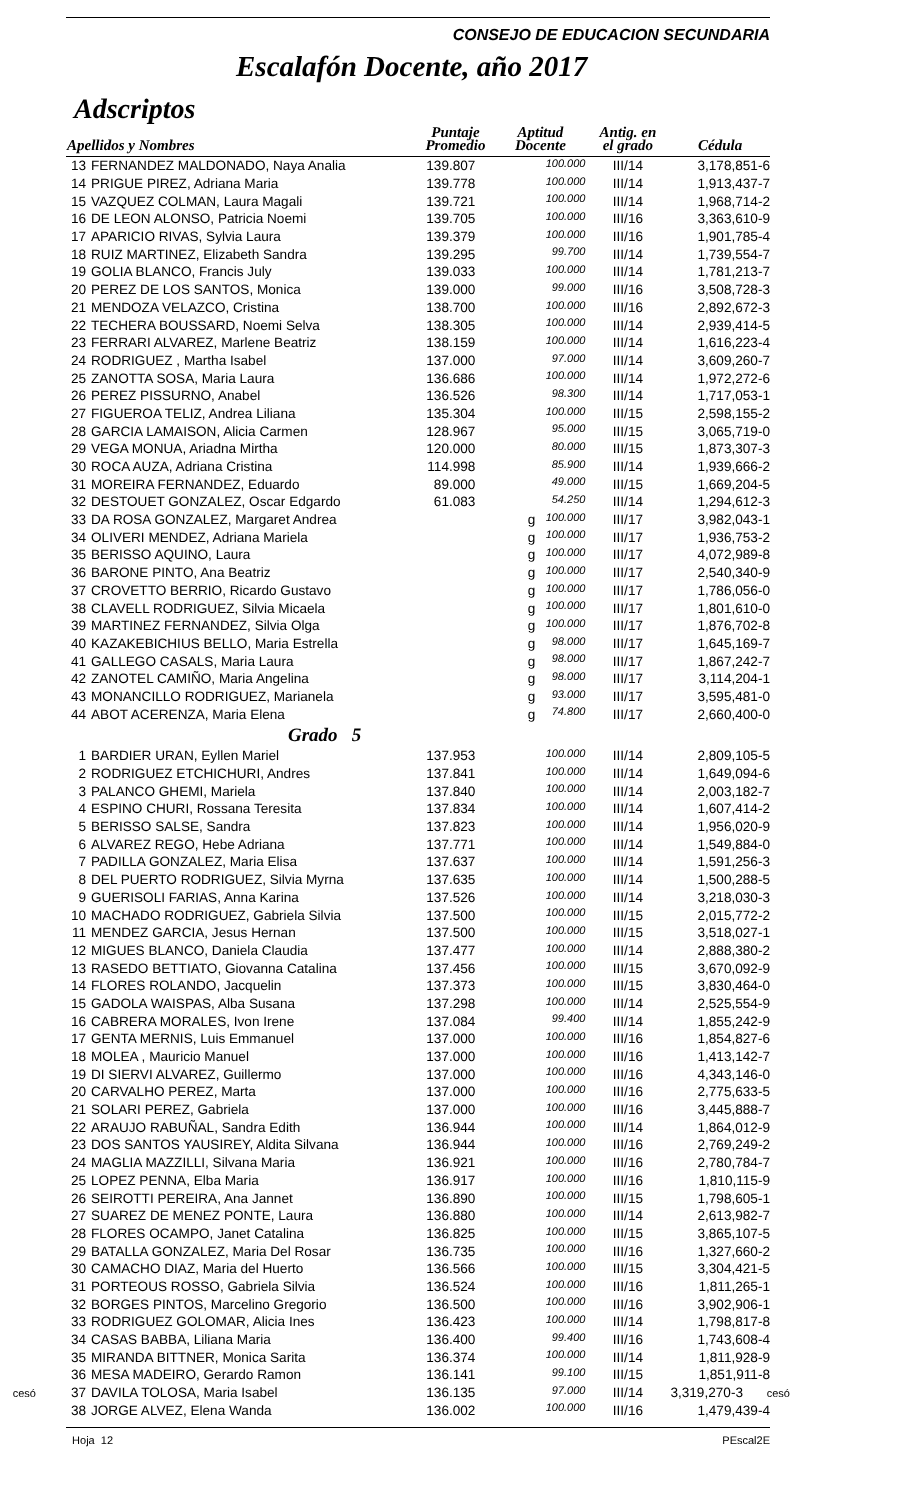CONSEJO DE EDUCACION SECUNDARIA
Escalafón Docente, año 2017
Adscriptos
| Apellidos y Nombres | | Puntaje Promedio | Aptitud Docente | | Antig. en el grado | Cédula |
| --- | --- | --- | --- | --- | --- | --- |
| 13 | FERNANDEZ MALDONADO, Naya Analia | 139.807 | | 100.000 | III/14 | 3,178,851-6 |
| 14 | PRIGUE PIREZ, Adriana Maria | 139.778 | | 100.000 | III/14 | 1,913,437-7 |
| 15 | VAZQUEZ COLMAN, Laura Magali | 139.721 | | 100.000 | III/14 | 1,968,714-2 |
| 16 | DE LEON ALONSO, Patricia Noemi | 139.705 | | 100.000 | III/16 | 3,363,610-9 |
| 17 | APARICIO RIVAS, Sylvia Laura | 139.379 | | 100.000 | III/16 | 1,901,785-4 |
| 18 | RUIZ MARTINEZ, Elizabeth Sandra | 139.295 | | 99.700 | III/14 | 1,739,554-7 |
| 19 | GOLIA BLANCO, Francis July | 139.033 | | 100.000 | III/14 | 1,781,213-7 |
| 20 | PEREZ DE LOS SANTOS, Monica | 139.000 | | 99.000 | III/16 | 3,508,728-3 |
| 21 | MENDOZA VELAZCO, Cristina | 138.700 | | 100.000 | III/16 | 2,892,672-3 |
| 22 | TECHERA BOUSSARD, Noemi Selva | 138.305 | | 100.000 | III/14 | 2,939,414-5 |
| 23 | FERRARI ALVAREZ, Marlene Beatriz | 138.159 | | 100.000 | III/14 | 1,616,223-4 |
| 24 | RODRIGUEZ , Martha Isabel | 137.000 | | 97.000 | III/14 | 3,609,260-7 |
| 25 | ZANOTTA SOSA, Maria Laura | 136.686 | | 100.000 | III/14 | 1,972,272-6 |
| 26 | PEREZ PISSURNO, Anabel | 136.526 | | 98.300 | III/14 | 1,717,053-1 |
| 27 | FIGUEROA TELIZ, Andrea Liliana | 135.304 | | 100.000 | III/15 | 2,598,155-2 |
| 28 | GARCIA LAMAISON, Alicia Carmen | 128.967 | | 95.000 | III/15 | 3,065,719-0 |
| 29 | VEGA MONUA, Ariadna Mirtha | 120.000 | | 80.000 | III/15 | 1,873,307-3 |
| 30 | ROCA AUZA, Adriana Cristina | 114.998 | | 85.900 | III/14 | 1,939,666-2 |
| 31 | MOREIRA FERNANDEZ, Eduardo | 89.000 | | 49.000 | III/15 | 1,669,204-5 |
| 32 | DESTOUET GONZALEZ, Oscar Edgardo | 61.083 | | 54.250 | III/14 | 1,294,612-3 |
| 33 | DA ROSA GONZALEZ, Margaret Andrea | | g | 100.000 | III/17 | 3,982,043-1 |
| 34 | OLIVERI MENDEZ, Adriana Mariela | | g | 100.000 | III/17 | 1,936,753-2 |
| 35 | BERISSO AQUINO, Laura | | g | 100.000 | III/17 | 4,072,989-8 |
| 36 | BARONE PINTO, Ana Beatriz | | g | 100.000 | III/17 | 2,540,340-9 |
| 37 | CROVETTO BERRIO, Ricardo Gustavo | | g | 100.000 | III/17 | 1,786,056-0 |
| 38 | CLAVELL RODRIGUEZ, Silvia Micaela | | g | 100.000 | III/17 | 1,801,610-0 |
| 39 | MARTINEZ FERNANDEZ, Silvia Olga | | g | 100.000 | III/17 | 1,876,702-8 |
| 40 | KAZAKEBICHIUS BELLO, Maria Estrella | | g | 98.000 | III/17 | 1,645,169-7 |
| 41 | GALLEGO CASALS, Maria Laura | | g | 98.000 | III/17 | 1,867,242-7 |
| 42 | ZANOTEL CAMIÑO, Maria Angelina | | g | 98.000 | III/17 | 3,114,204-1 |
| 43 | MONANCILLO RODRIGUEZ, Marianela | | g | 93.000 | III/17 | 3,595,481-0 |
| 44 | ABOT ACERENZA, Maria Elena | | g | 74.800 | III/17 | 2,660,400-0 |
| Grado 5 | | | | | | |
| 1 | BARDIER URAN, Eyllen Mariel | 137.953 | | 100.000 | III/14 | 2,809,105-5 |
| 2 | RODRIGUEZ ETCHICHURI, Andres | 137.841 | | 100.000 | III/14 | 1,649,094-6 |
| 3 | PALANCO GHEMI, Mariela | 137.840 | | 100.000 | III/14 | 2,003,182-7 |
| 4 | ESPINO CHURI, Rossana Teresita | 137.834 | | 100.000 | III/14 | 1,607,414-2 |
| 5 | BERISSO SALSE, Sandra | 137.823 | | 100.000 | III/14 | 1,956,020-9 |
| 6 | ALVAREZ REGO, Hebe Adriana | 137.771 | | 100.000 | III/14 | 1,549,884-0 |
| 7 | PADILLA GONZALEZ, Maria Elisa | 137.637 | | 100.000 | III/14 | 1,591,256-3 |
| 8 | DEL PUERTO RODRIGUEZ, Silvia Myrna | 137.635 | | 100.000 | III/14 | 1,500,288-5 |
| 9 | GUERISOLI FARIAS, Anna Karina | 137.526 | | 100.000 | III/14 | 3,218,030-3 |
| 10 | MACHADO RODRIGUEZ, Gabriela Silvia | 137.500 | | 100.000 | III/15 | 2,015,772-2 |
| 11 | MENDEZ GARCIA, Jesus Hernan | 137.500 | | 100.000 | III/15 | 3,518,027-1 |
| 12 | MIGUES BLANCO, Daniela Claudia | 137.477 | | 100.000 | III/14 | 2,888,380-2 |
| 13 | RASEDO BETTIATO, Giovanna Catalina | 137.456 | | 100.000 | III/15 | 3,670,092-9 |
| 14 | FLORES ROLANDO, Jacquelin | 137.373 | | 100.000 | III/15 | 3,830,464-0 |
| 15 | GADOLA WAISPAS, Alba Susana | 137.298 | | 100.000 | III/14 | 2,525,554-9 |
| 16 | CABRERA MORALES, Ivon Irene | 137.084 | | 99.400 | III/14 | 1,855,242-9 |
| 17 | GENTA MERNIS, Luis Emmanuel | 137.000 | | 100.000 | III/16 | 1,854,827-6 |
| 18 | MOLEA , Mauricio Manuel | 137.000 | | 100.000 | III/16 | 1,413,142-7 |
| 19 | DI SIERVI ALVAREZ, Guillermo | 137.000 | | 100.000 | III/16 | 4,343,146-0 |
| 20 | CARVALHO PEREZ, Marta | 137.000 | | 100.000 | III/16 | 2,775,633-5 |
| 21 | SOLARI PEREZ, Gabriela | 137.000 | | 100.000 | III/16 | 3,445,888-7 |
| 22 | ARAUJO RABUÑAL, Sandra Edith | 136.944 | | 100.000 | III/14 | 1,864,012-9 |
| 23 | DOS SANTOS YAUSIREY, Aldita Silvana | 136.944 | | 100.000 | III/16 | 2,769,249-2 |
| 24 | MAGLIA MAZZILLI, Silvana Maria | 136.921 | | 100.000 | III/16 | 2,780,784-7 |
| 25 | LOPEZ PENNA, Elba Maria | 136.917 | | 100.000 | III/16 | 1,810,115-9 |
| 26 | SEIROTTI PEREIRA, Ana Jannet | 136.890 | | 100.000 | III/15 | 1,798,605-1 |
| 27 | SUAREZ DE MENEZ PONTE, Laura | 136.880 | | 100.000 | III/14 | 2,613,982-7 |
| 28 | FLORES OCAMPO, Janet Catalina | 136.825 | | 100.000 | III/15 | 3,865,107-5 |
| 29 | BATALLA GONZALEZ, Maria Del Rosar | 136.735 | | 100.000 | III/16 | 1,327,660-2 |
| 30 | CAMACHO DIAZ, Maria del Huerto | 136.566 | | 100.000 | III/15 | 3,304,421-5 |
| 31 | PORTEOUS ROSSO, Gabriela Silvia | 136.524 | | 100.000 | III/16 | 1,811,265-1 |
| 32 | BORGES PINTOS, Marcelino Gregorio | 136.500 | | 100.000 | III/16 | 3,902,906-1 |
| 33 | RODRIGUEZ GOLOMAR, Alicia Ines | 136.423 | | 100.000 | III/14 | 1,798,817-8 |
| 34 | CASAS BABBA, Liliana Maria | 136.400 | | 99.400 | III/16 | 1,743,608-4 |
| 35 | MIRANDA BITTNER, Monica Sarita | 136.374 | | 100.000 | III/14 | 1,811,928-9 |
| 36 | MESA MADEIRO, Gerardo Ramon | 136.141 | | 99.100 | III/15 | 1,851,911-8 |
| cesó 37 | DAVILA TOLOSA, Maria Isabel | 136.135 | | 97.000 | III/14 | 3,319,270-3 cesó |
| 38 | JORGE ALVEZ, Elena Wanda | 136.002 | | 100.000 | III/16 | 1,479,439-4 |
Hoja 12 PEscal2E